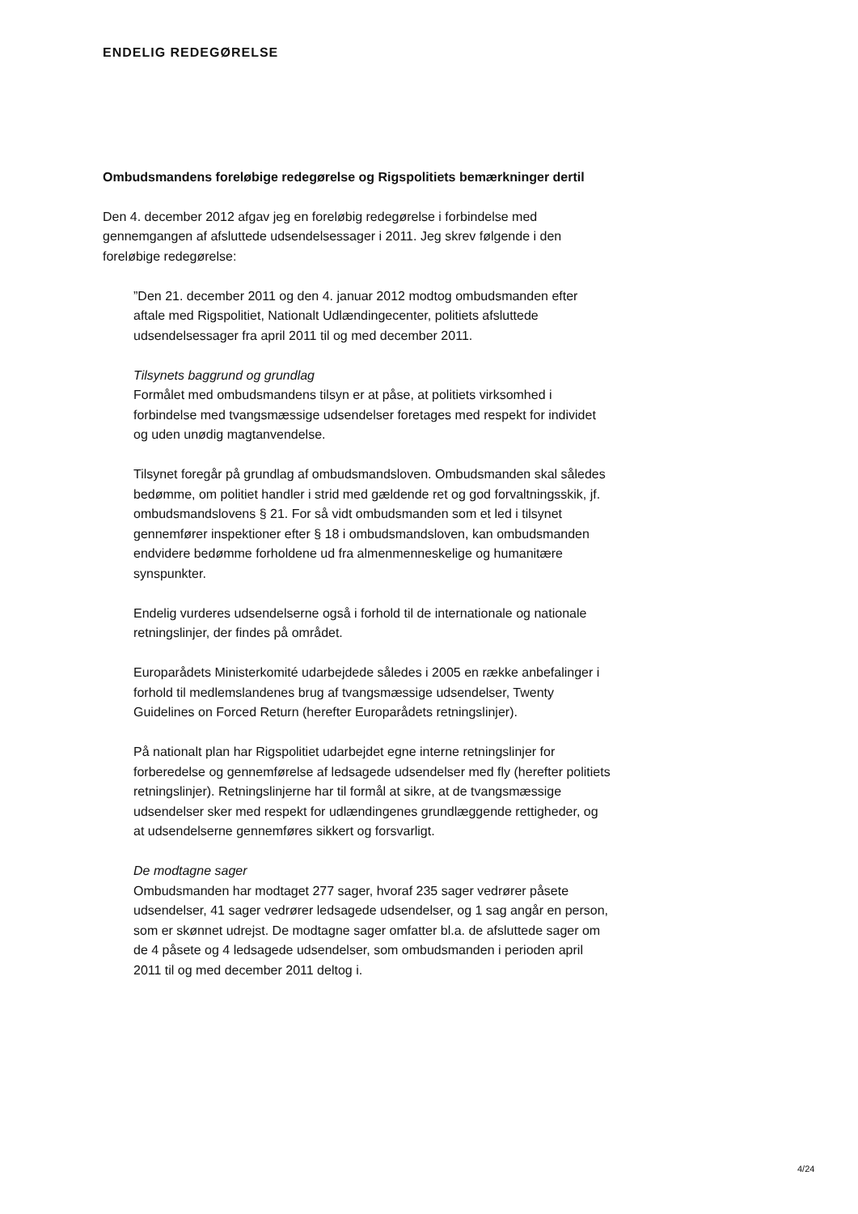ENDELIG REDEGØRELSE
Ombudsmandens foreløbige redegørelse og Rigspolitiets bemærkninger dertil
Den 4. december 2012 afgav jeg en foreløbig redegørelse i forbindelse med gennemgangen af afsluttede udsendelsessager i 2011. Jeg skrev følgende i den foreløbige redegørelse:
”Den 21. december 2011 og den 4. januar 2012 modtog ombudsmanden efter aftale med Rigspolitiet, Nationalt Udlændingecenter, politiets afsluttede udsendelsessager fra april 2011 til og med december 2011.
Tilsynets baggrund og grundlag
Formålet med ombudsmandens tilsyn er at påse, at politiets virksomhed i forbindelse med tvangsmæssige udsendelser foretages med respekt for individet og uden unødig magtanvendelse.
Tilsynet foregår på grundlag af ombudsmandsloven. Ombudsmanden skal således bedømme, om politiet handler i strid med gældende ret og god forvaltningsskik, jf. ombudsmandslovens § 21. For så vidt ombudsmanden som et led i tilsynet gennemfører inspektioner efter § 18 i ombudsmandsloven, kan ombudsmanden endvidere bedømme forholdene ud fra almenmenneskelige og humanitære synspunkter.
Endelig vurderes udsendelserne også i forhold til de internationale og nationale retningslinjer, der findes på området.
Europarådets Ministerkomité udarbejdede således i 2005 en række anbefalinger i forhold til medlemslandenes brug af tvangsmæssige udsendelser, Twenty Guidelines on Forced Return (herefter Europarådets retningslinjer).
På nationalt plan har Rigspolitiet udarbejdet egne interne retningslinjer for forberedelse og gennemførelse af ledsagede udsendelser med fly (herefter politiets retningslinjer). Retningslinjerne har til formål at sikre, at de tvangsmæssige udsendelser sker med respekt for udlændingenes grundlæggende rettigheder, og at udsendelserne gennemføres sikkert og forsvarligt.
De modtagne sager
Ombudsmanden har modtaget 277 sager, hvoraf 235 sager vedrører påsete udsendelser, 41 sager vedrører ledsagede udsendelser, og 1 sag angår en person, som er skønnet udrejst. De modtagne sager omfatter bl.a. de afsluttede sager om de 4 påsete og 4 ledsagede udsendelser, som ombudsmanden i perioden april 2011 til og med december 2011 deltog i.
4/24